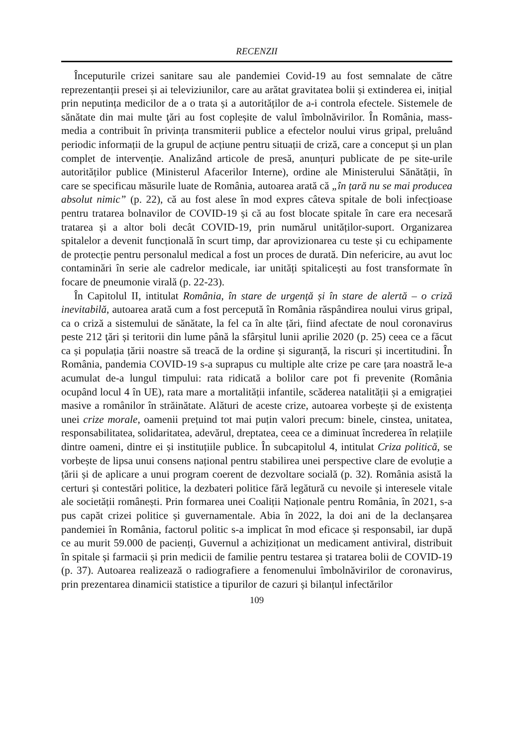RECENZII
Începuturile crizei sanitare sau ale pandemiei Covid-19 au fost semnalate de către reprezentanții presei și ai televiziunilor, care au arătat gravitatea bolii și extinderea ei, inițial prin neputința medicilor de a o trata și a autorităților de a-i controla efectele. Sistemele de sănătate din mai multe ţări au fost copleșite de valul îmbolnăvirilor. În România, mass-media a contribuit în privința transmiterii publice a efectelor noului virus gripal, preluând periodic informații de la grupul de acțiune pentru situații de criză, care a conceput și un plan complet de intervenție. Analizând articole de presă, anunțuri publicate de pe site-urile autorităților publice (Ministerul Afacerilor Interne), ordine ale Ministerului Sănătății, în care se specificau măsurile luate de România, autoarea arată că „în țară nu se mai producea absolut nimic” (p. 22), că au fost alese în mod expres câteva spitale de boli infecțioase pentru tratarea bolnavilor de COVID-19 și că au fost blocate spitale în care era necesară tratarea și a altor boli decât COVID-19, prin numărul unităților-suport. Organizarea spitalelor a devenit funcțională în scurt timp, dar aprovizionarea cu teste și cu echipamente de protecție pentru personalul medical a fost un proces de durată. Din nefericire, au avut loc contaminări în serie ale cadrelor medicale, iar unități spitalicești au fost transformate în focare de pneumonie virală (p. 22-23).
În Capitolul II, intitulat România, în stare de urgență și în stare de alertă – o criză inevitabilă, autoarea arată cum a fost percepută în România răspândirea noului virus gripal, ca o criză a sistemului de sănătate, la fel ca în alte țări, fiind afectate de noul coronavirus peste 212 ţări și teritorii din lume până la sfârșitul lunii aprilie 2020 (p. 25) ceea ce a făcut ca și populația țării noastre să treacă de la ordine și siguranță, la riscuri și incertitudini. În România, pandemia COVID-19 s-a suprapus cu multiple alte crize pe care țara noastră le-a acumulat de-a lungul timpului: rata ridicată a bolilor care pot fi prevenite (România ocupând locul 4 în UE), rata mare a mortalității infantile, scăderea natalității și a emigrației masive a românilor în străinătate. Alături de aceste crize, autoarea vorbește și de existența unei crize morale, oamenii prețuind tot mai puțin valori precum: binele, cinstea, unitatea, responsabilitatea, solidaritatea, adevărul, dreptatea, ceea ce a diminuat încrederea în relațiile dintre oameni, dintre ei și instituțiile publice. În subcapitolul 4, intitulat Criza politică, se vorbește de lipsa unui consens național pentru stabilirea unei perspective clare de evoluție a țării și de aplicare a unui program coerent de dezvoltare socială (p. 32). România asistă la certuri și contestări politice, la dezbateri politice fără legătură cu nevoile și interesele vitale ale societății românești. Prin formarea unei Coaliții Naționale pentru România, în 2021, s-a pus capăt crizei politice și guvernamentale. Abia în 2022, la doi ani de la declanșarea pandemiei în România, factorul politic s-a implicat în mod eficace și responsabil, iar după ce au murit 59.000 de pacienți, Guvernul a achiziționat un medicament antiviral, distribuit în spitale și farmacii și prin medicii de familie pentru testarea și tratarea bolii de COVID-19 (p. 37). Autoarea realizează o radiografiere a fenomenului îmbolnăvirilor de coronavirus, prin prezentarea dinamicii statistice a tipurilor de cazuri și bilanțul infectărilor
109